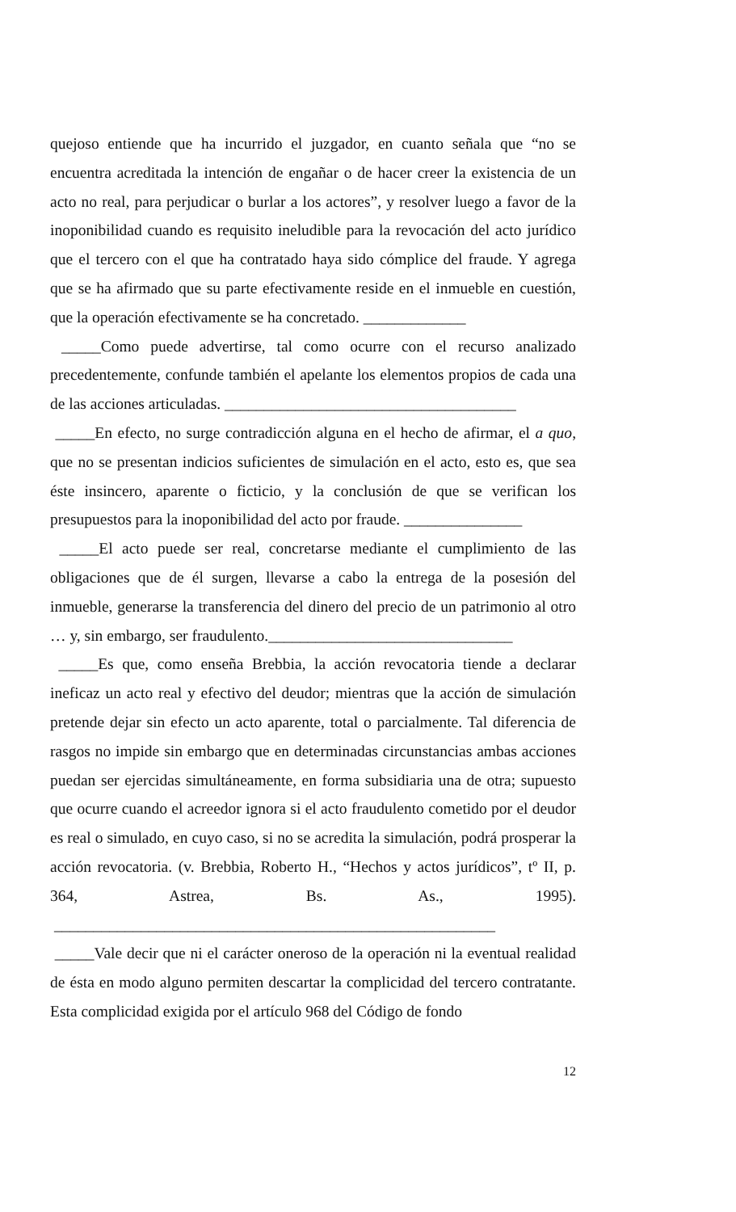quejoso entiende que ha incurrido el juzgador, en cuanto señala que “no se encuentra acreditada la intención de engañar o de hacer creer la existencia de un acto no real, para perjudicar o burlar a los actores”, y resolver luego a favor de la inoponibilidad cuando es requisito ineludible para la revocación del acto jurídico que el tercero con el que ha contratado haya sido cómplice del fraude. Y agrega que se ha afirmado que su parte efectivamente reside en el inmueble en cuestión, que la operación efectivamente se ha concretado. _____________
_____Como puede advertirse, tal como ocurre con el recurso analizado precedentemente, confunde también el apelante los elementos propios de cada una de las acciones articuladas. _____________________________________
_____En efecto, no surge contradicción alguna en el hecho de afirmar, el a quo, que no se presentan indicios suficientes de simulación en el acto, esto es, que sea éste insincero, aparente o ficticio, y la conclusión de que se verifican los presupuestos para la inoponibilidad del acto por fraude. _______________
_____El acto puede ser real, concretarse mediante el cumplimiento de las obligaciones que de él surgen, llevarse a cabo la entrega de la posesión del inmueble, generarse la transferencia del dinero del precio de un patrimonio al otro … y, sin embargo, ser fraudulento._______________________________
_____Es que, como enseña Brebbia, la acción revocatoria tiende a declarar ineficaz un acto real y efectivo del deudor; mientras que la acción de simulación pretende dejar sin efecto un acto aparente, total o parcialmente. Tal diferencia de rasgos no impide sin embargo que en determinadas circunstancias ambas acciones puedan ser ejercidas simultáneamente, en forma subsidiaria una de otra; supuesto que ocurre cuando el acreedor ignora si el acto fraudulento cometido por el deudor es real o simulado, en cuyo caso, si no se acredita la simulación, podrá prosperar la acción revocatoria. (v. Brebbia, Roberto H., “Hechos y actos jurídicos”, tº II, p. 364, Astrea, Bs. As., 1995). ________________________________________________________
_____Vale decir que ni el carácter oneroso de la operación ni la eventual realidad de ésta en modo alguno permiten descartar la complicidad del tercero contratante. Esta complicidad exigida por el artículo 968 del Código de fondo
12